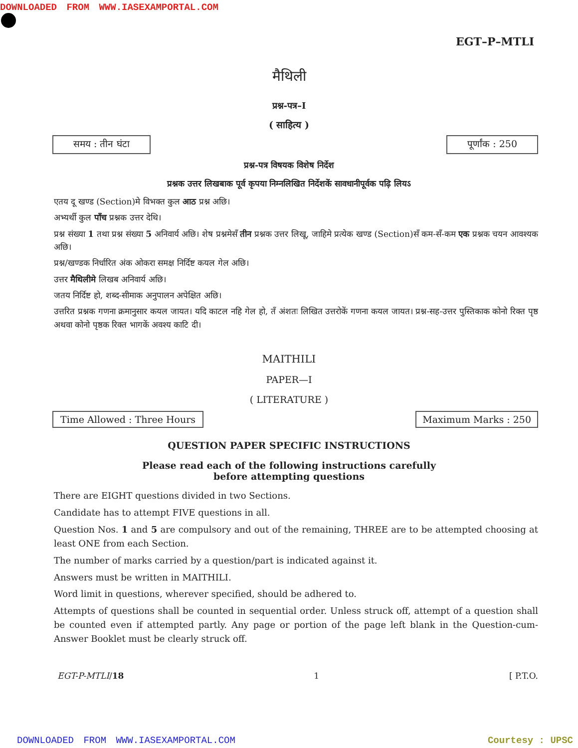DOWNLOADED FROM WWW.IASEXAMPORTAL.COM
EGT–P–MTLI
मैथिली
प्रश्न-पत्र–I
( साहित्य )
समय : तीन घंटा पूर्णांक : 250
प्रश्न-पत्र विषयक विशेष निर्देश
प्रश्नक उत्तर लिखबाक पूर्व कृपया निम्नलिखित निर्देशकें सावधानीपूर्वक पढ़ि लियऽ
एतय दू खण्ड (Section)मे विभक्त कुल आठ प्रश्न अछि।
अभ्यर्थी कुल पाँच प्रश्नक उत्तर देथि।
प्रश्न संख्या 1 तथा प्रश्न संख्या 5 अनिवार्य अछि। शेष प्रश्नमेसँ तीन प्रश्नक उत्तर लिखू, जाहिमे प्रत्येक खण्ड (Section)सँ कम-सँ-कम एक प्रश्नक चयन आवश्यक अछि।
प्रश्न/खण्डक निर्धारित अंक ओकरा समक्ष निर्दिष्ट कयल गेल अछि।
उत्तर मैथिलीमे लिखब अनिवार्य अछि।
जतय निर्दिष्ट हो, शब्द-सीमाक अनुपालन अपेक्षित अछि।
उत्तरित प्रश्नक गणना क्रमानुसार कयल जायत। यदि काटल नहि गेल हो, तँ अंशतः लिखित उत्तरोकें गणना कयल जायत। प्रश्न-सह-उत्तर पुस्तिकाक कोनो रिक्त पृष्ठ अथवा कोनो पृष्ठक रिक्त भागकें अवश्य काटि दी।
MAITHILI
PAPER—I
( LITERATURE )
Time Allowed : Three Hours Maximum Marks : 250
QUESTION PAPER SPECIFIC INSTRUCTIONS
Please read each of the following instructions carefully
before attempting questions
There are EIGHT questions divided in two Sections.
Candidate has to attempt FIVE questions in all.
Question Nos. 1 and 5 are compulsory and out of the remaining, THREE are to be attempted choosing at least ONE from each Section.
The number of marks carried by a question/part is indicated against it.
Answers must be written in MAITHILI.
Word limit in questions, wherever specified, should be adhered to.
Attempts of questions shall be counted in sequential order. Unless struck off, attempt of a question shall be counted even if attempted partly. Any page or portion of the page left blank in the Question-cum-Answer Booklet must be clearly struck off.
EGT-P-MTLI/18 1 [ P.T.O.
DOWNLOADED FROM WWW.IASEXAMPORTAL.COM Courtesy : UPSC